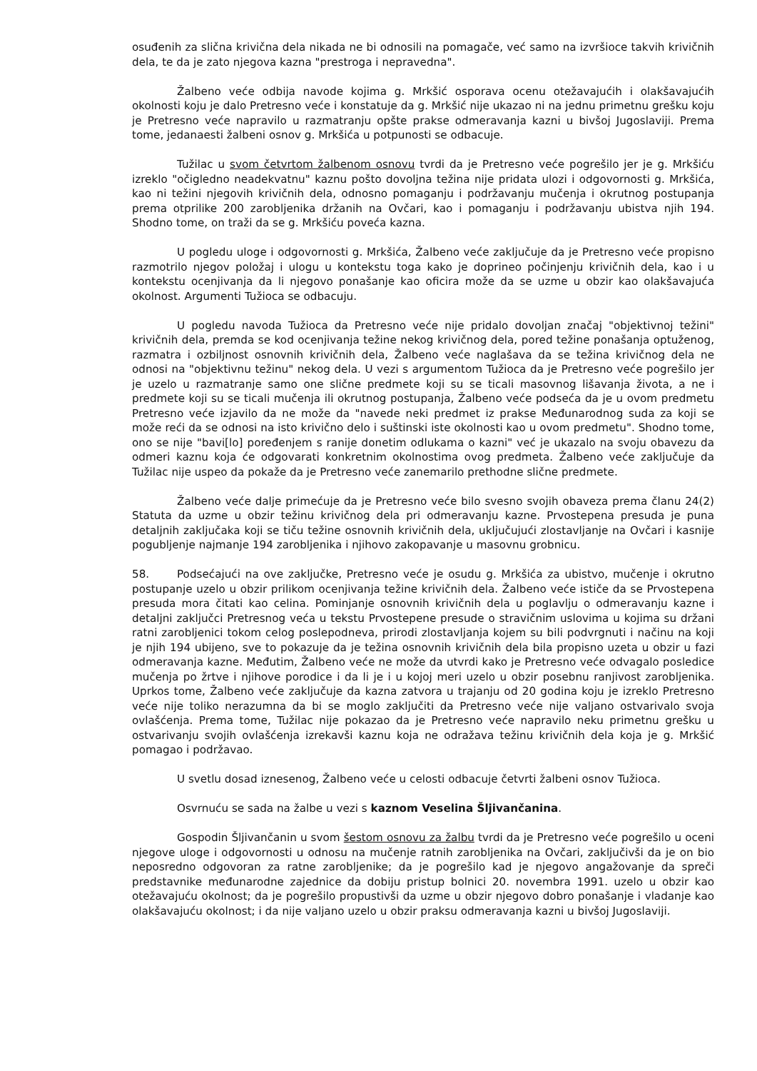osuđenih za slična krivična dela nikada ne bi odnosili na pomagače, već samo na izvršioce takvih krivičnih dela, te da je zato njegova kazna "prestroga i nepravedna".
Žalbeno veće odbija navode kojima g. Mrkšić osporava ocenu otežavajućih i olakšavajućih okolnosti koju je dalo Pretresno veće i konstatuje da g. Mrkšić nije ukazao ni na jednu primetnu grešku koju je Pretresno veće napravilo u razmatranju opšte prakse odmeravanja kazni u bivšoj Jugoslaviji. Prema tome, jedanaesti žalbeni osnov g. Mrkšića u potpunosti se odbacuje.
Tužilac u svom četvrtom žalbenom osnovu tvrdi da je Pretresno veće pogrešilo jer je g. Mrkšiću izreklo "očigledno neadekvatnu" kaznu pošto dovoljna težina nije pridata ulozi i odgovornosti g. Mrkšića, kao ni težini njegovih krivičnih dela, odnosno pomaganju i podržavanju mučenja i okrutnog postupanja prema otprilike 200 zarobljenika držanih na Ovčari, kao i pomaganju i podržavanju ubistva njih 194. Shodno tome, on traži da se g. Mrkšiću poveća kazna.
U pogledu uloge i odgovornosti g. Mrkšića, Žalbeno veće zaključuje da je Pretresno veće propisno razmotrilo njegov položaj i ulogu u kontekstu toga kako je doprineo počinjenju krivičnih dela, kao i u kontekstu ocenjivanja da li njegovo ponašanje kao oficira može da se uzme u obzir kao olakšavajuća okolnost. Argumenti Tužioca se odbacuju.
U pogledu navoda Tužioca da Pretresno veće nije pridalo dovoljan značaj "objektivnoj težini" krivičnih dela, premda se kod ocenjivanja težine nekog krivičnog dela, pored težine ponašanja optuženog, razmatra i ozbiljnost osnovnih krivičnih dela, Žalbeno veće naglašava da se težina krivičnog dela ne odnosi na "objektivnu težinu" nekog dela. U vezi s argumentom Tužioca da je Pretresno veće pogrešilo jer je uzelo u razmatranje samo one slične predmete koji su se ticali masovnog lišavanja života, a ne i predmete koji su se ticali mučenja ili okrutnog postupanja, Žalbeno veće podseća da je u ovom predmetu Pretresno veće izjavilo da ne može da "navede neki predmet iz prakse Međunarodnog suda za koji se može reći da se odnosi na isto krivično delo i suštinski iste okolnosti kao u ovom predmetu". Shodno tome, ono se nije "bavi[lo] poređenjem s ranije donetim odlukama o kazni" već je ukazalo na svoju obavezu da odmeri kaznu koja će odgovarati konkretnim okolnostima ovog predmeta. Žalbeno veće zaključuje da Tužilac nije uspeo da pokaže da je Pretresno veće zanemarilo prethodne slične predmete.
Žalbeno veće dalje primećuje da je Pretresno veće bilo svesno svojih obaveza prema članu 24(2) Statuta da uzme u obzir težinu krivičnog dela pri odmeravanju kazne. Prvostepena presuda je puna detaljnih zaključaka koji se tiču težine osnovnih krivičnih dela, uključujući zlostavljanje na Ovčari i kasnije pogubljenje najmanje 194 zarobljenika i njihovo zakopavanje u masovnu grobnicu.
58. Podsećajući na ove zaključke, Pretresno veće je osudu g. Mrkšića za ubistvo, mučenje i okrutno postupanje uzelo u obzir prilikom ocenjivanja težine krivičnih dela. Žalbeno veće ističe da se Prvostepena presuda mora čitati kao celina. Pominjanje osnovnih krivičnih dela u poglavlju o odmeravanju kazne i detaljni zaključci Pretresnog veća u tekstu Prvostepene presude o stravičnim uslovima u kojima su držani ratni zarobljenici tokom celog poslepodneva, prirodi zlostavljanja kojem su bili podvrgnuti i načinu na koji je njih 194 ubijeno, sve to pokazuje da je težina osnovnih krivičnih dela bila propisno uzeta u obzir u fazi odmeravanja kazne. Međutim, Žalbeno veće ne može da utvrdi kako je Pretresno veće odvagalo posledice mučenja po žrtve i njihove porodice i da li je i u kojoj meri uzelo u obzir posebnu ranjivost zarobljenika. Uprkos tome, Žalbeno veće zaključuje da kazna zatvora u trajanju od 20 godina koju je izreklo Pretresno veće nije toliko nerazumna da bi se moglo zaključiti da Pretresno veće nije valjano ostvarivalo svoja ovlašćenja. Prema tome, Tužilac nije pokazao da je Pretresno veće napravilo neku primetnu grešku u ostvarivanju svojih ovlašćenja izrekavši kaznu koja ne odražava težinu krivičnih dela koja je g. Mrkšić pomagao i podržavao.
U svetlu dosad iznesenog, Žalbeno veće u celosti odbacuje četvrti žalbeni osnov Tužioca.
Osvrnuću se sada na žalbe u vezi s kaznom Veselina Šljivančanina.
Gospodin Šljivančanin u svom šestom osnovu za žalbu tvrdi da je Pretresno veće pogrešilo u oceni njegove uloge i odgovornosti u odnosu na mučenje ratnih zarobljenika na Ovčari, zaključivši da je on bio neposredno odgovoran za ratne zarobljenike; da je pogrešilo kad je njegovo angažovanje da spreči predstavnike međunarodne zajednice da dobiju pristup bolnici 20. novembra 1991. uzelo u obzir kao otežavajuću okolnost; da je pogrešilo propustivši da uzme u obzir njegovo dobro ponašanje i vladanje kao olakšavajuću okolnost; i da nije valjano uzelo u obzir praksu odmeravanja kazni u bivšoj Jugoslaviji.